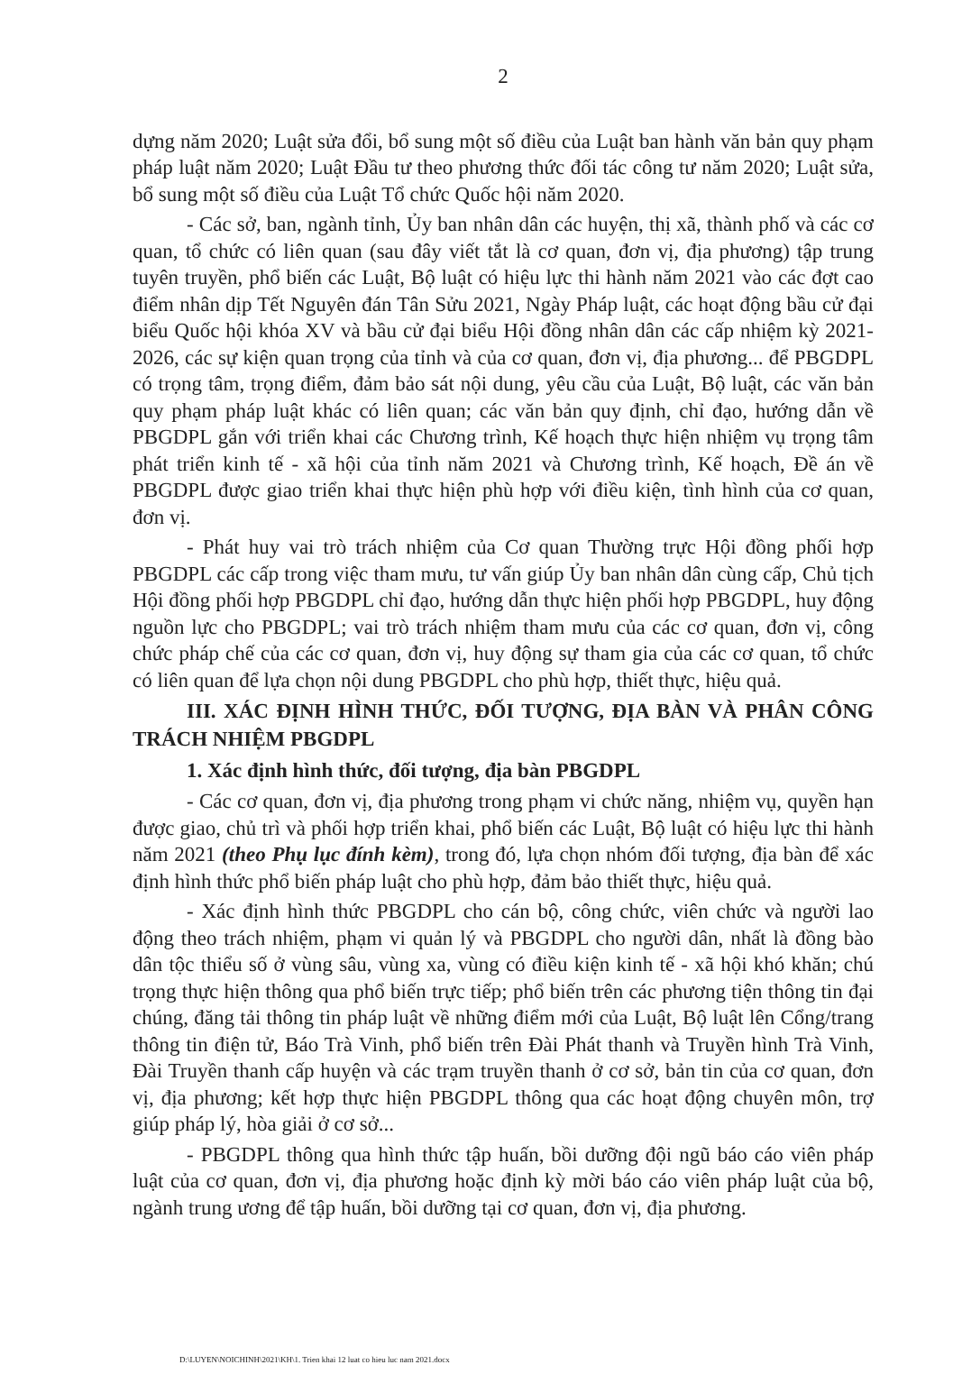2
dựng năm 2020; Luật sửa đổi, bổ sung một số điều của Luật ban hành văn bản quy phạm pháp luật năm 2020; Luật Đầu tư theo phương thức đối tác công tư năm 2020; Luật sửa, bổ sung một số điều của Luật Tổ chức Quốc hội năm 2020.
- Các sở, ban, ngành tỉnh, Ủy ban nhân dân các huyện, thị xã, thành phố và các cơ quan, tổ chức có liên quan (sau đây viết tắt là cơ quan, đơn vị, địa phương) tập trung tuyên truyền, phổ biến các Luật, Bộ luật có hiệu lực thi hành năm 2021 vào các đợt cao điểm nhân dịp Tết Nguyên đán Tân Sửu 2021, Ngày Pháp luật, các hoạt động bầu cử đại biểu Quốc hội khóa XV và bầu cử đại biểu Hội đồng nhân dân các cấp nhiệm kỳ 2021-2026, các sự kiện quan trọng của tỉnh và của cơ quan, đơn vị, địa phương... để PBGDPL có trọng tâm, trọng điểm, đảm bảo sát nội dung, yêu cầu của Luật, Bộ luật, các văn bản quy phạm pháp luật khác có liên quan; các văn bản quy định, chỉ đạo, hướng dẫn về PBGDPL gắn với triển khai các Chương trình, Kế hoạch thực hiện nhiệm vụ trọng tâm phát triển kinh tế - xã hội của tỉnh năm 2021 và Chương trình, Kế hoạch, Đề án về PBGDPL được giao triển khai thực hiện phù hợp với điều kiện, tình hình của cơ quan, đơn vị.
- Phát huy vai trò trách nhiệm của Cơ quan Thường trực Hội đồng phối hợp PBGDPL các cấp trong việc tham mưu, tư vấn giúp Ủy ban nhân dân cùng cấp, Chủ tịch Hội đồng phối hợp PBGDPL chỉ đạo, hướng dẫn thực hiện phối hợp PBGDPL, huy động nguồn lực cho PBGDPL; vai trò trách nhiệm tham mưu của các cơ quan, đơn vị, công chức pháp chế của các cơ quan, đơn vị, huy động sự tham gia của các cơ quan, tổ chức có liên quan để lựa chọn nội dung PBGDPL cho phù hợp, thiết thực, hiệu quả.
III. XÁC ĐỊNH HÌNH THỨC, ĐỐI TƯỢNG, ĐỊA BÀN VÀ PHÂN CÔNG TRÁCH NHIỆM PBGDPL
1. Xác định hình thức, đối tượng, địa bàn PBGDPL
- Các cơ quan, đơn vị, địa phương trong phạm vi chức năng, nhiệm vụ, quyền hạn được giao, chủ trì và phối hợp triển khai, phổ biến các Luật, Bộ luật có hiệu lực thi hành năm 2021 (theo Phụ lục đính kèm), trong đó, lựa chọn nhóm đối tượng, địa bàn để xác định hình thức phổ biến pháp luật cho phù hợp, đảm bảo thiết thực, hiệu quả.
- Xác định hình thức PBGDPL cho cán bộ, công chức, viên chức và người lao động theo trách nhiệm, phạm vi quản lý và PBGDPL cho người dân, nhất là đồng bào dân tộc thiểu số ở vùng sâu, vùng xa, vùng có điều kiện kinh tế - xã hội khó khăn; chú trọng thực hiện thông qua phổ biến trực tiếp; phổ biến trên các phương tiện thông tin đại chúng, đăng tải thông tin pháp luật về những điểm mới của Luật, Bộ luật lên Cổng/trang thông tin điện tử, Báo Trà Vinh, phổ biến trên Đài Phát thanh và Truyền hình Trà Vinh, Đài Truyền thanh cấp huyện và các trạm truyền thanh ở cơ sở, bản tin của cơ quan, đơn vị, địa phương; kết hợp thực hiện PBGDPL thông qua các hoạt động chuyên môn, trợ giúp pháp lý, hòa giải ở cơ sở...
- PBGDPL thông qua hình thức tập huấn, bồi dưỡng đội ngũ báo cáo viên pháp luật của cơ quan, đơn vị, địa phương hoặc định kỳ mời báo cáo viên pháp luật của bộ, ngành trung ương để tập huấn, bồi dưỡng tại cơ quan, đơn vị, địa phương.
D:\LUYEN\NOICHINH\2021\KH\1. Trien khai 12 luat co hieu luc nam 2021.docx